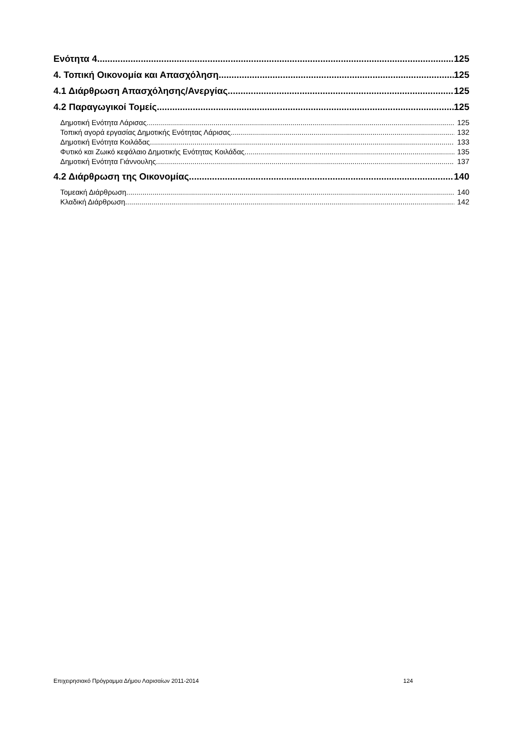Ενότητα 4 125
4. Τοπική Οικονομία και Απασχόληση 125
4.1 Διάρθρωση Απασχόλησης/Ανεργίας 125
4.2 Παραγωγικοί Τομείς 125
Δημοτική Ενότητα Λάρισας 125
Τοπική αγορά εργασίας Δημοτικής Ενότητας Λάρισας 132
Δημοτική Ενότητα Κοιλάδας 133
Φυτικό και Ζωικό κεφάλαιο Δημοτικής Ενότητας Κοιλάδας 135
Δημοτική Ενότητα Γιάννουλης 137
4.2 Διάρθρωση της Οικονομίας 140
Τομεακή Διάρθρωση 140
Κλαδική Διάρθρωση 142
Επιχειρησιακό Πρόγραμμα Δήμου Λαρισαίων 2011-2014 124